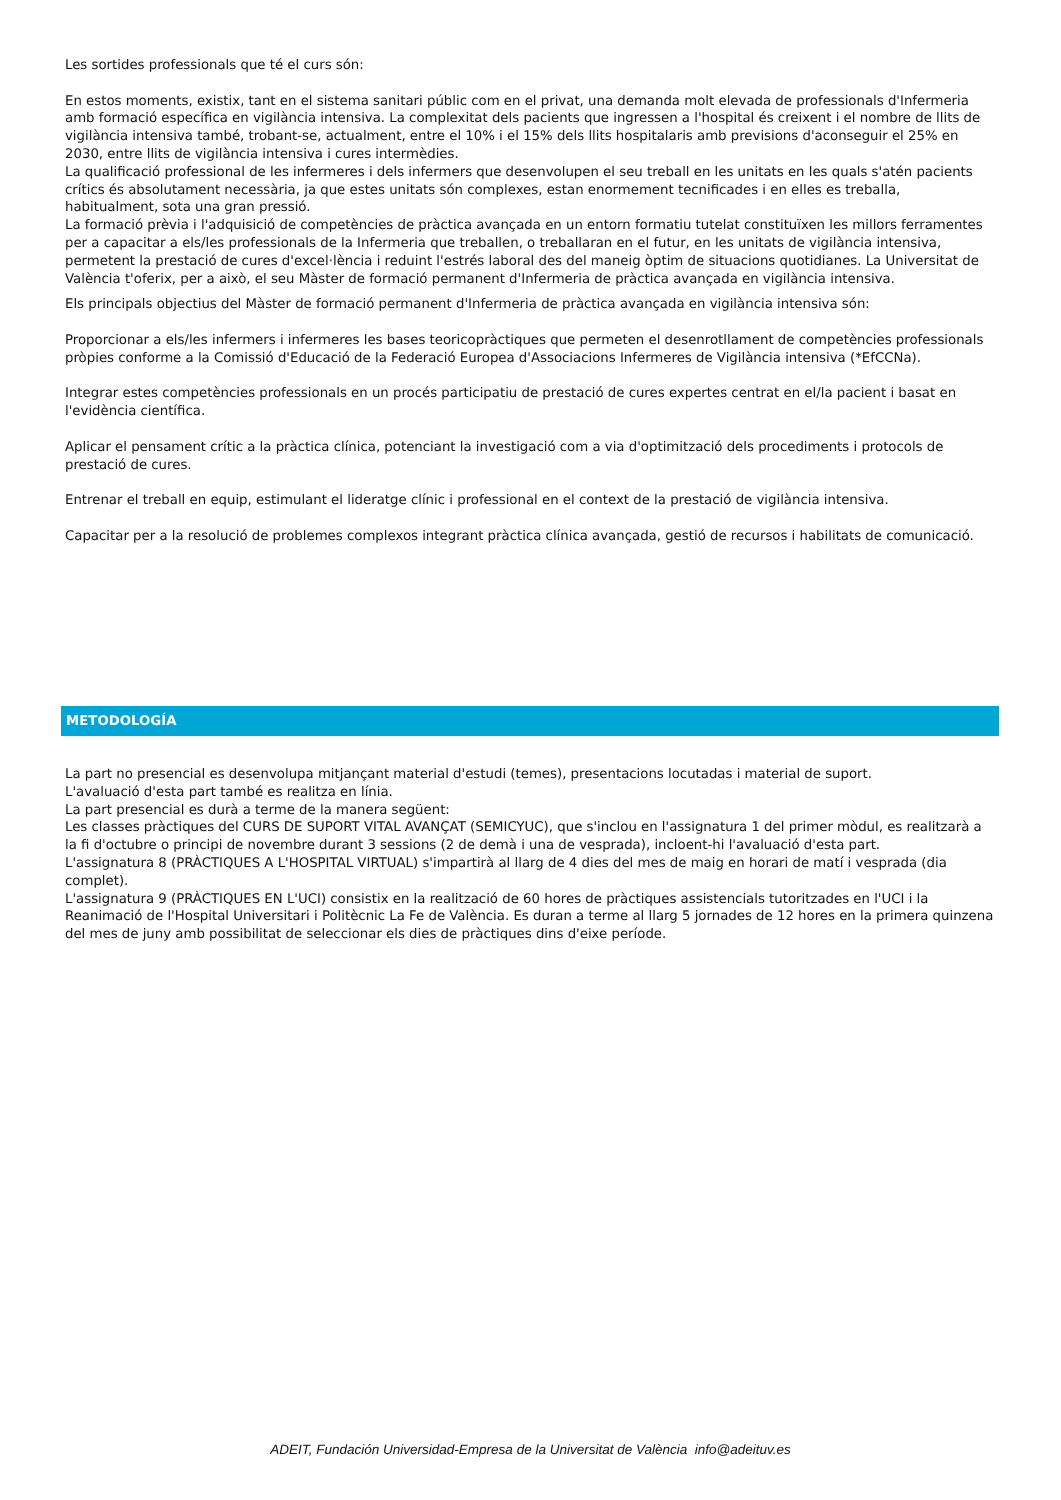Les sortides professionals que té el curs són:
En estos moments, existix, tant en el sistema sanitari públic com en el privat, una demanda molt elevada de professionals d'Infermeria amb formació específica en vigilància intensiva. La complexitat dels pacients que ingressen a l'hospital és creixent i el nombre de llits de vigilància intensiva també, trobant-se, actualment, entre el 10% i el 15% dels llits hospitalaris amb previsions d'aconseguir el 25% en 2030, entre llits de vigilància intensiva i cures intermèdies.
La qualificació professional de les infermeres i dels infermers que desenvolupen el seu treball en les unitats en les quals s'atén pacients crítics és absolutament necessària, ja que estes unitats són complexes, estan enormement tecnificades i en elles es treballa, habitualment, sota una gran pressió.
La formació prèvia i l'adquisició de competències de pràctica avançada en un entorn formatiu tutelat constituïxen les millors ferramentes per a capacitar a els/les professionals de la Infermeria que treballen, o treballaran en el futur, en les unitats de vigilància intensiva, permetent la prestació de cures d'excel·lència i reduint l'estrés laboral des del maneig òptim de situacions quotidianes. La Universitat de València t'oferix, per a això, el seu Màster de formació permanent d'Infermeria de pràctica avançada en vigilància intensiva.
Els principals objectius del Màster de formació permanent d'Infermeria de pràctica avançada en vigilància intensiva són:
Proporcionar a els/les infermers i infermeres les bases teoricopràctiques que permeten el desenrotllament de competències professionals pròpies conforme a la Comissió d'Educació de la Federació Europea d'Associacions Infermeres de Vigilància intensiva (*EfCCNa).
Integrar estes competències professionals en un procés participatiu de prestació de cures expertes centrat en el/la pacient i basat en l'evidència científica.
Aplicar el pensament crític a la pràctica clínica, potenciant la investigació com a via d'optimització dels procediments i protocols de prestació de cures.
Entrenar el treball en equip, estimulant el lideratge clínic i professional en el context de la prestació de vigilància intensiva.
Capacitar per a la resolució de problemes complexos integrant pràctica clínica avançada, gestió de recursos i habilitats de comunicació.
METODOLOGÍA
La part no presencial es desenvolupa mitjançant material d'estudi (temes), presentacions locutadas i material de suport.
L'avaluació d'esta part també es realitza en línia.
La part presencial es durà a terme de la manera següent:
Les classes pràctiques del CURS DE SUPORT VITAL AVANÇAT (SEMICYUC), que s'inclou en l'assignatura 1 del primer mòdul, es realitzarà a la fi d'octubre o principi de novembre durant 3 sessions (2 de demà i una de vesprada), incloent-hi l'avaluació d'esta part.
L'assignatura 8 (PRÀCTIQUES A L'HOSPITAL VIRTUAL) s'impartirà al llarg de 4 dies del mes de maig en horari de matí i vesprada (dia complet).
L'assignatura 9 (PRÀCTIQUES EN L'UCI) consistix en la realització de 60 hores de pràctiques assistencials tutoritzades en l'UCI i la Reanimació de l'Hospital Universitari i Politècnic La Fe de València. Es duran a terme al llarg 5 jornades de 12 hores en la primera quinzena del mes de juny amb possibilitat de seleccionar els dies de pràctiques dins d'eixe període.
ADEIT, Fundación Universidad-Empresa de la Universitat de València info@adeituv.es